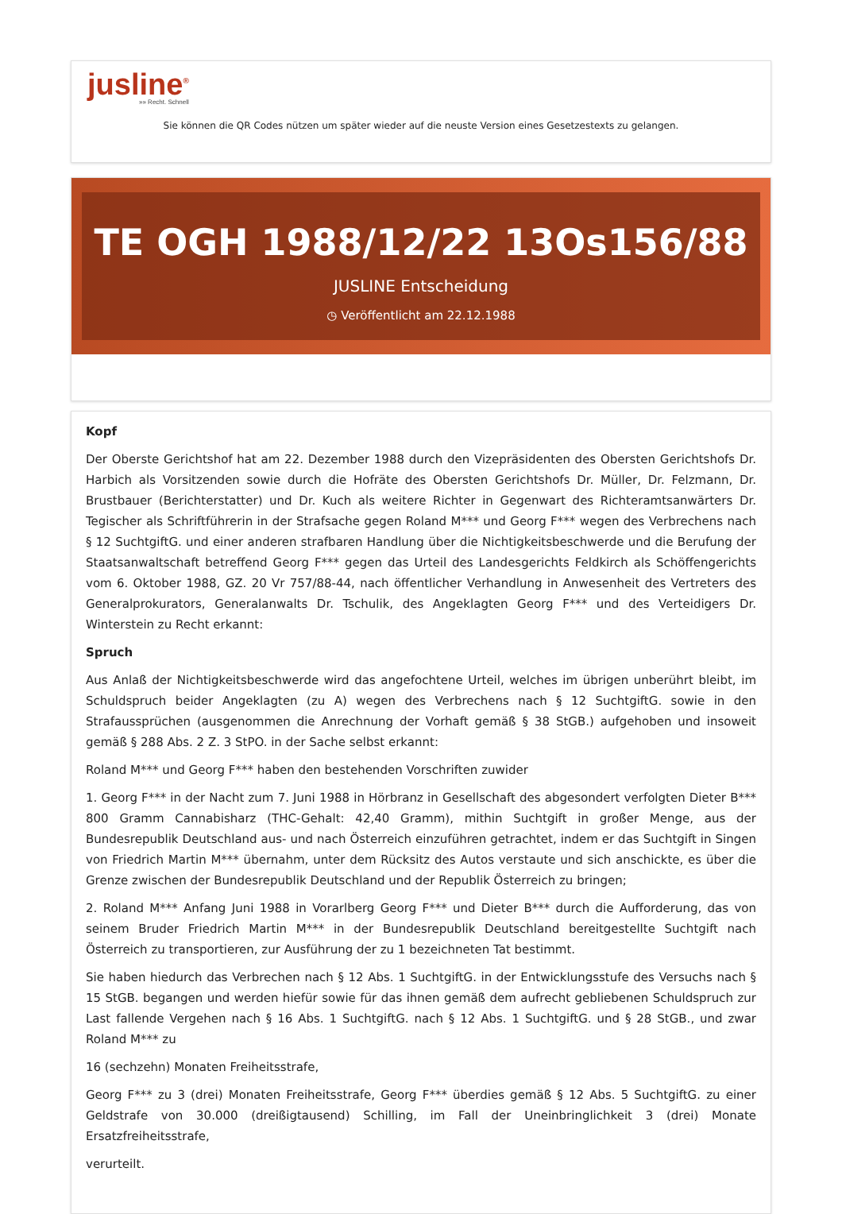jusline<sup>®</sup>
»» Recht. Schnell
Sie können die QR Codes nützen um später wieder auf die neuste Version eines Gesetzestexts zu gelangen.
TE OGH 1988/12/22 13Os156/88
JUSLINE Entscheidung
◷ Veröffentlicht am 22.12.1988
Kopf
Der Oberste Gerichtshof hat am 22. Dezember 1988 durch den Vizepräsidenten des Obersten Gerichtshofs Dr. Harbich als Vorsitzenden sowie durch die Hofräte des Obersten Gerichtshofs Dr. Müller, Dr. Felzmann, Dr. Brustbauer (Berichterstatter) und Dr. Kuch als weitere Richter in Gegenwart des Richteramtsanwärters Dr. Tegischer als Schriftführerin in der Strafsache gegen Roland M*** und Georg F*** wegen des Verbrechens nach § 12 SuchtgiftG. und einer anderen strafbaren Handlung über die Nichtigkeitsbeschwerde und die Berufung der Staatsanwaltschaft betreffend Georg F*** gegen das Urteil des Landesgerichts Feldkirch als Schöffengerichts vom 6. Oktober 1988, GZ. 20 Vr 757/88-44, nach öffentlicher Verhandlung in Anwesenheit des Vertreters des Generalprokurators, Generalanwalts Dr. Tschulik, des Angeklagten Georg F*** und des Verteidigers Dr. Winterstein zu Recht erkannt:
Spruch
Aus Anlaß der Nichtigkeitsbeschwerde wird das angefochtene Urteil, welches im übrigen unberührt bleibt, im Schuldspruch beider Angeklagten (zu A) wegen des Verbrechens nach § 12 SuchtgiftG. sowie in den Strafaussprüchen (ausgenommen die Anrechnung der Vorhaft gemäß § 38 StGB.) aufgehoben und insoweit gemäß § 288 Abs. 2 Z. 3 StPO. in der Sache selbst erkannt:
Roland M*** und Georg F*** haben den bestehenden Vorschriften zuwider
1. Georg F*** in der Nacht zum 7. Juni 1988 in Hörbranz in Gesellschaft des abgesondert verfolgten Dieter B*** 800 Gramm Cannabisharz (THC-Gehalt: 42,40 Gramm), mithin Suchtgift in großer Menge, aus der Bundesrepublik Deutschland aus- und nach Österreich einzuführen getrachtet, indem er das Suchtgift in Singen von Friedrich Martin M*** übernahm, unter dem Rücksitz des Autos verstaute und sich anschickte, es über die Grenze zwischen der Bundesrepublik Deutschland und der Republik Österreich zu bringen;
2. Roland M*** Anfang Juni 1988 in Vorarlberg Georg F*** und Dieter B*** durch die Aufforderung, das von seinem Bruder Friedrich Martin M*** in der Bundesrepublik Deutschland bereitgestellte Suchtgift nach Österreich zu transportieren, zur Ausführung der zu 1 bezeichneten Tat bestimmt.
Sie haben hiedurch das Verbrechen nach § 12 Abs. 1 SuchtgiftG. in der Entwicklungsstufe des Versuchs nach § 15 StGB. begangen und werden hiefür sowie für das ihnen gemäß dem aufrecht gebliebenen Schuldspruch zur Last fallende Vergehen nach § 16 Abs. 1 SuchtgiftG. nach § 12 Abs. 1 SuchtgiftG. und § 28 StGB., und zwar Roland M*** zu
16 (sechzehn) Monaten Freiheitsstrafe,
Georg F*** zu 3 (drei) Monaten Freiheitsstrafe, Georg F*** überdies gemäß § 12 Abs. 5 SuchtgiftG. zu einer Geldstrafe von 30.000 (dreißigtausend) Schilling, im Fall der Uneinbringlichkeit 3 (drei) Monate Ersatzfreiheitsstrafe,
verurteilt.